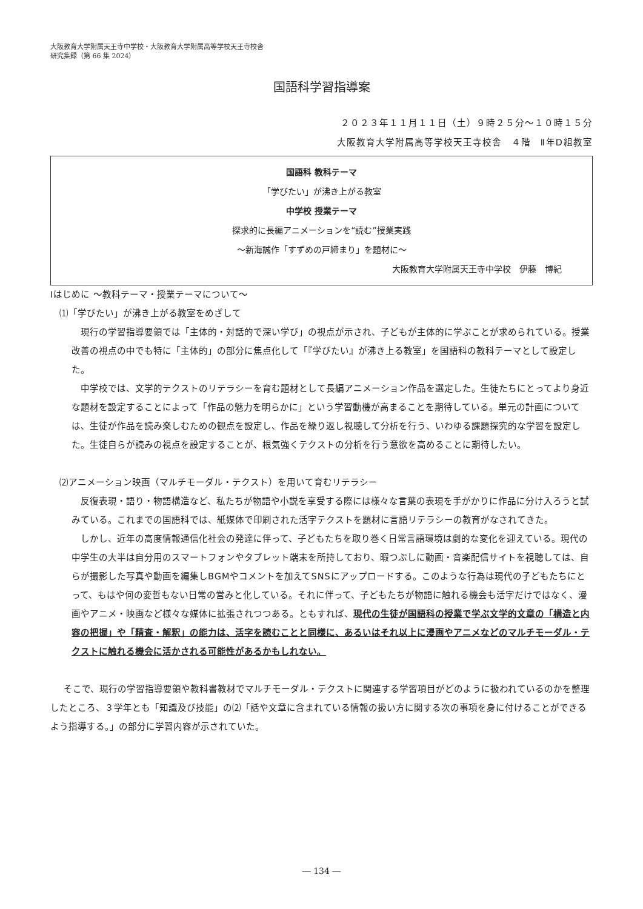大阪教育大学附属天王寺中学校・大阪教育大学附属高等学校天王寺校舎
研究集録（第 66 集 2024）
国語科学習指導案
２０２３年１１月１１日（土）９時２５分～１０時１５分
大阪教育大学附属高等学校天王寺校舎　４階　Ⅱ年D組教室
国語科 教科テーマ
「学びたい」が沸き上がる教室
中学校 授業テーマ
探求的に長編アニメーションを“読む”授業実践
～新海誠作「すずめの戸締まり」を題材に～
大阪教育大学附属天王寺中学校　伊藤　博紀
Ⅰはじめに ～教科テーマ・授業テーマについて～
⑴「学びたい」が沸き上がる教室をめざして
現行の学習指導要領では「主体的・対話的で深い学び」の視点が示され、子どもが主体的に学ぶことが求められている。授業改善の視点の中でも特に「主体的」の部分に焦点化して「『学びたい』が沸き上る教室」を国語科の教科テーマとして設定した。
中学校では、文学的テクストのリテラシーを育む題材として長編アニメーション作品を選定した。生徒たちにとってより身近な題材を設定することによって「作品の魅力を明らかに」という学習動機が高まることを期待している。単元の計画については、生徒が作品を読み楽しむための観点を設定し、作品を繰り返し視聴して分析を行う、いわゆる課題探究的な学習を設定した。生徒自らが読みの視点を設定することが、根気強くテクストの分析を行う意欲を高めることに期待したい。
⑵アニメーション映画（マルチモーダル・テクスト）を用いて育むリテラシー
反復表現・語り・物語構造など、私たちが物語や小説を享受する際には様々な言葉の表現を手がかりに作品に分け入ろうと試みている。これまでの国語科では、紙媒体で印刷された活字テクストを題材に言語リテラシーの教育がなされてきた。
しかし、近年の高度情報通信化社会の発達に伴って、子どもたちを取り巻く日常言語環境は劇的な変化を迎えている。現代の中学生の大半は自分用のスマートフォンやタブレット端末を所持しており、暇つぶしに動画・音楽配信サイトを視聴しては、自らが撮影した写真や動画を編集しBGMやコメントを加えてSNSにアップロードする。このような行為は現代の子どもたちにとって、もはや何の変哲もない日常の営みと化している。それに伴って、子どもたちが物語に触れる機会も活字だけではなく、漫画やアニメ・映画など様々な媒体に拡張されつつある。ともすれば、現代の生徒が国語科の授業で学ぶ文学的文章の「構造と内容の把握」や「精査・解釈」の能力は、活字を読むことと同様に、あるいはそれ以上に漫画やアニメなどのマルチモーダル・テクストに触れる機会に活かされる可能性があるかもしれない。
そこで、現行の学習指導要領や教科書教材でマルチモーダル・テクストに関連する学習項目がどのように扱われているのかを整理したところ、３学年とも「知識及び技能」の⑵「話や文章に含まれている情報の扱い方に関する次の事項を身に付けることができるよう指導する。」の部分に学習内容が示されていた。
― 134 ―